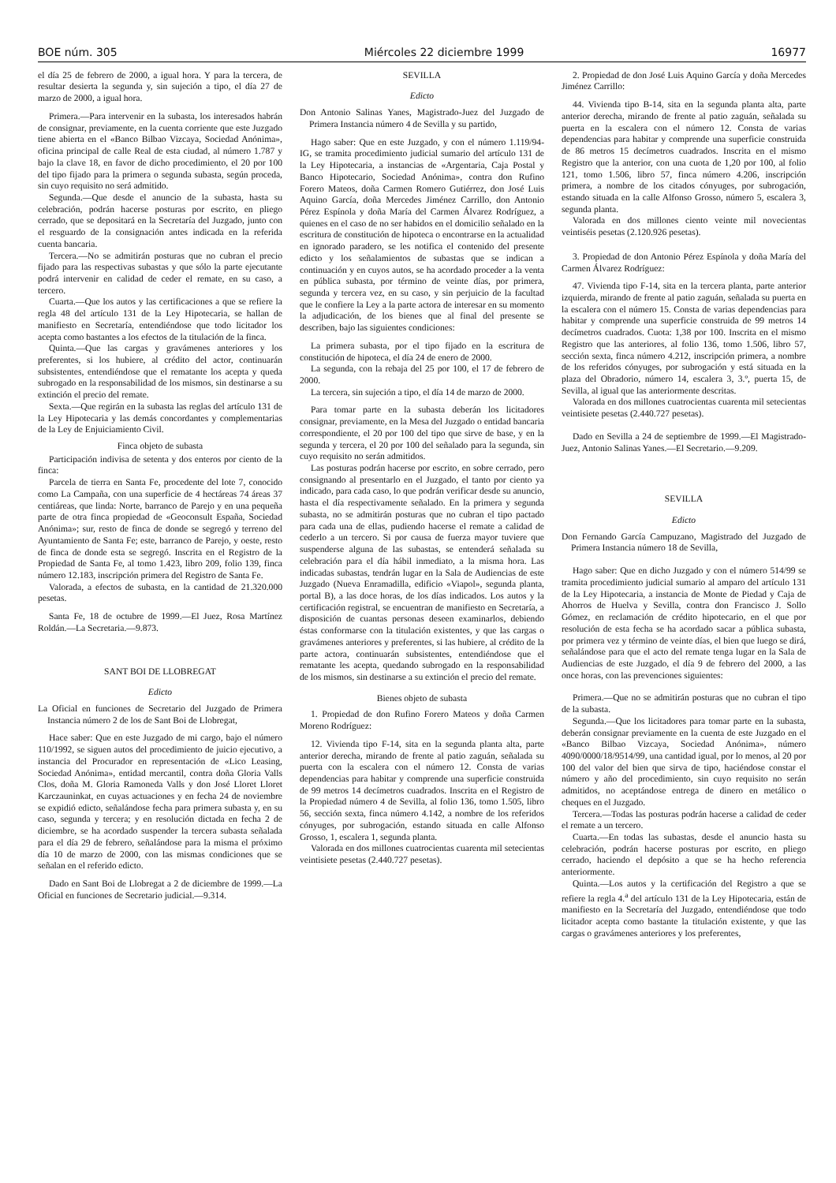BOE núm. 305 Miércoles 22 diciembre 1999 16977
el día 25 de febrero de 2000, a igual hora. Y para la tercera, de resultar desierta la segunda y, sin sujeción a tipo, el día 27 de marzo de 2000, a igual hora.
Primera.—Para intervenir en la subasta, los interesados habrán de consignar, previamente, en la cuenta corriente que este Juzgado tiene abierta en el «Banco Bilbao Vizcaya, Sociedad Anónima», oficina principal de calle Real de esta ciudad, al número 1.787 y bajo la clave 18, en favor de dicho procedimiento, el 20 por 100 del tipo fijado para la primera o segunda subasta, según proceda, sin cuyo requisito no será admitido.
Segunda.—Que desde el anuncio de la subasta, hasta su celebración, podrán hacerse posturas por escrito, en pliego cerrado, que se depositará en la Secretaría del Juzgado, junto con el resguardo de la consignación antes indicada en la referida cuenta bancaria.
Tercera.—No se admitirán posturas que no cubran el precio fijado para las respectivas subastas y que sólo la parte ejecutante podrá intervenir en calidad de ceder el remate, en su caso, a tercero.
Cuarta.—Que los autos y las certificaciones a que se refiere la regla 48 del artículo 131 de la Ley Hipotecaria, se hallan de manifiesto en Secretaría, entendiéndose que todo licitador los acepta como bastantes a los efectos de la titulación de la finca.
Quinta.—Que las cargas y gravámenes anteriores y los preferentes, si los hubiere, al crédito del actor, continuarán subsistentes, entendiéndose que el rematante los acepta y queda subrogado en la responsabilidad de los mismos, sin destinarse a su extinción el precio del remate.
Sexta.—Que regirán en la subasta las reglas del artículo 131 de la Ley Hipotecaria y las demás concordantes y complementarias de la Ley de Enjuiciamiento Civil.
Finca objeto de subasta
Participación indivisa de setenta y dos enteros por ciento de la finca:
Parcela de tierra en Santa Fe, procedente del lote 7, conocido como La Campaña, con una superficie de 4 hectáreas 74 áreas 37 centiáreas, que linda: Norte, barranco de Parejo y en una pequeña parte de otra finca propiedad de «Geoconsult España, Sociedad Anónima»; sur, resto de finca de donde se segregó y terreno del Ayuntamiento de Santa Fe; este, barranco de Parejo, y oeste, resto de finca de donde esta se segregó. Inscrita en el Registro de la Propiedad de Santa Fe, al tomo 1.423, libro 209, folio 139, finca número 12.183, inscripción primera del Registro de Santa Fe.
Valorada, a efectos de subasta, en la cantidad de 21.320.000 pesetas.
Santa Fe, 18 de octubre de 1999.—El Juez, Rosa Martínez Roldán.—La Secretaria.—9.873.
SANT BOI DE LLOBREGAT
Edicto
La Oficial en funciones de Secretario del Juzgado de Primera Instancia número 2 de los de Sant Boi de Llobregat,
Hace saber: Que en este Juzgado de mi cargo, bajo el número 110/1992, se siguen autos del procedimiento de juicio ejecutivo, a instancia del Procurador en representación de «Lico Leasing, Sociedad Anónima», entidad mercantil, contra doña Gloria Valls Clos, doña M. Gloria Ramoneda Valls y don José Lloret Lloret Karczauninkat, en cuyas actuaciones y en fecha 24 de noviembre se expidió edicto, señalándose fecha para primera subasta y, en su caso, segunda y tercera; y en resolución dictada en fecha 2 de diciembre, se ha acordado suspender la tercera subasta señalada para el día 29 de febrero, señalándose para la misma el próximo día 10 de marzo de 2000, con las mismas condiciones que se señalan en el referido edicto.
Dado en Sant Boi de Llobregat a 2 de diciembre de 1999.—La Oficial en funciones de Secretario judicial.—9.314.
SEVILLA
Edicto
Don Antonio Salinas Yanes, Magistrado-Juez del Juzgado de Primera Instancia número 4 de Sevilla y su partido,
Hago saber: Que en este Juzgado, y con el número 1.119/94-IG, se tramita procedimiento judicial sumario del artículo 131 de la Ley Hipotecaria, a instancias de «Argentaria, Caja Postal y Banco Hipotecario, Sociedad Anónima», contra don Rufino Forero Mateos, doña Carmen Romero Gutiérrez, don José Luis Aquino García, doña Mercedes Jiménez Carrillo, don Antonio Pérez Espínola y doña María del Carmen Álvarez Rodríguez, a quienes en el caso de no ser habidos en el domicilio señalado en la escritura de constitución de hipoteca o encontrarse en la actualidad en ignorado paradero, se les notifica el contenido del presente edicto y los señalamientos de subastas que se indican a continuación y en cuyos autos, se ha acordado proceder a la venta en pública subasta, por término de veinte días, por primera, segunda y tercera vez, en su caso, y sin perjuicio de la facultad que le confiere la Ley a la parte actora de interesar en su momento la adjudicación, de los bienes que al final del presente se describen, bajo las siguientes condiciones:
La primera subasta, por el tipo fijado en la escritura de constitución de hipoteca, el día 24 de enero de 2000.
La segunda, con la rebaja del 25 por 100, el 17 de febrero de 2000.
La tercera, sin sujeción a tipo, el día 14 de marzo de 2000.
Para tomar parte en la subasta deberán los licitadores consignar, previamente, en la Mesa del Juzgado o entidad bancaria correspondiente, el 20 por 100 del tipo que sirve de base, y en la segunda y tercera, el 20 por 100 del señalado para la segunda, sin cuyo requisito no serán admitidos.
Las posturas podrán hacerse por escrito, en sobre cerrado, pero consignando al presentarlo en el Juzgado, el tanto por ciento ya indicado, para cada caso, lo que podrán verificar desde su anuncio, hasta el día respectivamente señalado. En la primera y segunda subasta, no se admitirán posturas que no cubran el tipo pactado para cada una de ellas, pudiendo hacerse el remate a calidad de cederlo a un tercero. Si por causa de fuerza mayor tuviere que suspenderse alguna de las subastas, se entenderá señalada su celebración para el día hábil inmediato, a la misma hora. Las indicadas subastas, tendrán lugar en la Sala de Audiencias de este Juzgado (Nueva Enramadilla, edificio «Viapol», segunda planta, portal B), a las doce horas, de los días indicados. Los autos y la certificación registral, se encuentran de manifiesto en Secretaría, a disposición de cuantas personas deseen examinarlos, debiendo éstas conformarse con la titulación existentes, y que las cargas o gravámenes anteriores y preferentes, si las hubiere, al crédito de la parte actora, continuarán subsistentes, entendiéndose que el rematante les acepta, quedando subrogado en la responsabilidad de los mismos, sin destinarse a su extinción el precio del remate.
Bienes objeto de subasta
1. Propiedad de don Rufino Forero Mateos y doña Carmen Moreno Rodríguez:
12. Vivienda tipo F-14, sita en la segunda planta alta, parte anterior derecha, mirando de frente al patio zaguán, señalada su puerta con la escalera con el número 12. Consta de varias dependencias para habitar y comprende una superficie construida de 99 metros 14 decímetros cuadrados. Inscrita en el Registro de la Propiedad número 4 de Sevilla, al folio 136, tomo 1.505, libro 56, sección sexta, finca número 4.142, a nombre de los referidos cónyuges, por subrogación, estando situada en calle Alfonso Grosso, 1, escalera 1, segunda planta.
Valorada en dos millones cuatrocientas cuarenta mil setecientas veintisiete pesetas (2.440.727 pesetas).
2. Propiedad de don José Luis Aquino García y doña Mercedes Jiménez Carrillo:
44. Vivienda tipo B-14, sita en la segunda planta alta, parte anterior derecha, mirando de frente al patio zaguán, señalada su puerta en la escalera con el número 12. Consta de varias dependencias para habitar y comprende una superficie construida de 86 metros 15 decímetros cuadrados. Inscrita en el mismo Registro que la anterior, con una cuota de 1,20 por 100, al folio 121, tomo 1.506, libro 57, finca número 4.206, inscripción primera, a nombre de los citados cónyuges, por subrogación, estando situada en la calle Alfonso Grosso, número 5, escalera 3, segunda planta.
Valorada en dos millones ciento veinte mil novecientas veintiséis pesetas (2.120.926 pesetas).
3. Propiedad de don Antonio Pérez Espínola y doña María del Carmen Álvarez Rodríguez:
47. Vivienda tipo F-14, sita en la tercera planta, parte anterior izquierda, mirando de frente al patio zaguán, señalada su puerta en la escalera con el número 15. Consta de varias dependencias para habitar y comprende una superficie construida de 99 metros 14 decímetros cuadrados. Cuota: 1,38 por 100. Inscrita en el mismo Registro que las anteriores, al folio 136, tomo 1.506, libro 57, sección sexta, finca número 4.212, inscripción primera, a nombre de los referidos cónyuges, por subrogación y está situada en la plaza del Obradorio, número 14, escalera 3, 3.º, puerta 15, de Sevilla, al igual que las anteriormente descritas.
Valorada en dos millones cuatrocientas cuarenta mil setecientas veintisiete pesetas (2.440.727 pesetas).
Dado en Sevilla a 24 de septiembre de 1999.—El Magistrado-Juez, Antonio Salinas Yanes.—El Secretario.—9.209.
SEVILLA
Edicto
Don Fernando García Campuzano, Magistrado del Juzgado de Primera Instancia número 18 de Sevilla,
Hago saber: Que en dicho Juzgado y con el número 514/99 se tramita procedimiento judicial sumario al amparo del artículo 131 de la Ley Hipotecaria, a instancia de Monte de Piedad y Caja de Ahorros de Huelva y Sevilla, contra don Francisco J. Sollo Gómez, en reclamación de crédito hipotecario, en el que por resolución de esta fecha se ha acordado sacar a pública subasta, por primera vez y término de veinte días, el bien que luego se dirá, señalándose para que el acto del remate tenga lugar en la Sala de Audiencias de este Juzgado, el día 9 de febrero del 2000, a las once horas, con las prevenciones siguientes:
Primera.—Que no se admitirán posturas que no cubran el tipo de la subasta.
Segunda.—Que los licitadores para tomar parte en la subasta, deberán consignar previamente en la cuenta de este Juzgado en el «Banco Bilbao Vizcaya, Sociedad Anónima», número 4090/0000/18/9514/99, una cantidad igual, por lo menos, al 20 por 100 del valor del bien que sirva de tipo, haciéndose constar el número y año del procedimiento, sin cuyo requisito no serán admitidos, no aceptándose entrega de dinero en metálico o cheques en el Juzgado.
Tercera.—Todas las posturas podrán hacerse a calidad de ceder el remate a un tercero.
Cuarta.—En todas las subastas, desde el anuncio hasta su celebración, podrán hacerse posturas por escrito, en pliego cerrado, haciendo el depósito a que se ha hecho referencia anteriormente.
Quinta.—Los autos y la certificación del Registro a que se refiere la regla 4.<sup>a</sup> del artículo 131 de la Ley Hipotecaria, están de manifiesto en la Secretaría del Juzgado, entendiéndose que todo licitador acepta como bastante la titulación existente, y que las cargas o gravámenes anteriores y los preferentes,